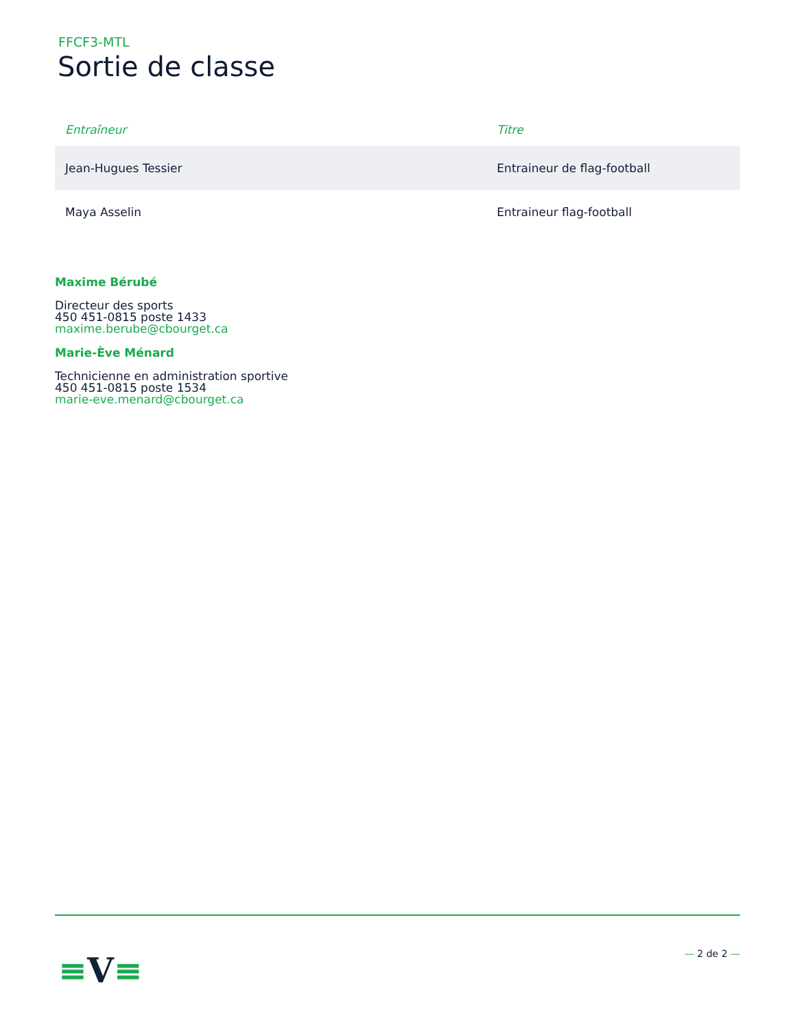FFCF3-MTL
Sortie de classe
| Entraîneur | Titre |
| --- | --- |
| Jean-Hugues Tessier | Entraineur de flag-football |
| Maya Asselin | Entraineur flag-football |
Maxime Bérubé
Directeur des sports
450 451-0815 poste 1433
maxime.berube@cbourget.ca
Marie-Ève Ménard
Technicienne en administration sportive
450 451-0815 poste 1534
marie-eve.menard@cbourget.ca
≡V≡ — 2 de 2 —